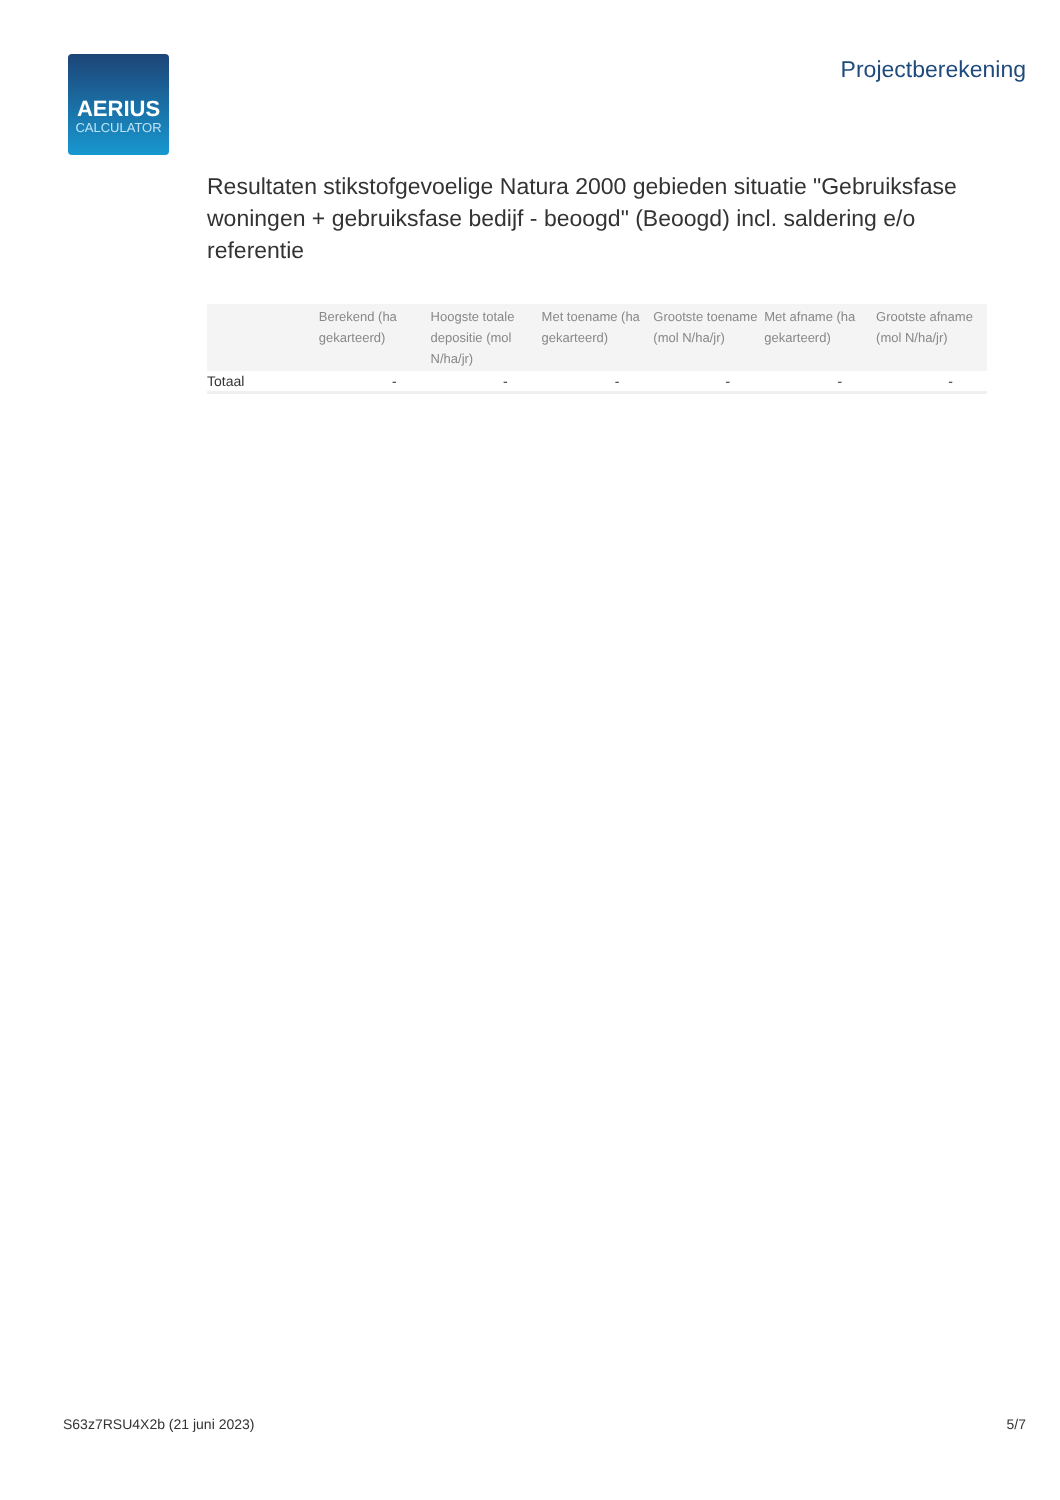AERIUS
CALCULATOR
Projectberekening
Resultaten stikstofgevoelige Natura 2000 gebieden situatie "Gebruiksfase woningen + gebruiksfase bedijf - beoogd" (Beoogd) incl. saldering e/o referentie
| | Berekend (ha gekarteerd) | Hoogste totale depositie (mol N/ha/jr) | Met toename (ha gekarteerd) | Grootste toename (mol N/ha/jr) | Met afname (ha gekarteerd) | Grootste afname (mol N/ha/jr) |
| --- | --- | --- | --- | --- | --- | --- |
| Totaal | - | - | - | - | - | - |
S63z7RSU4X2b (21 juni 2023) 5/7